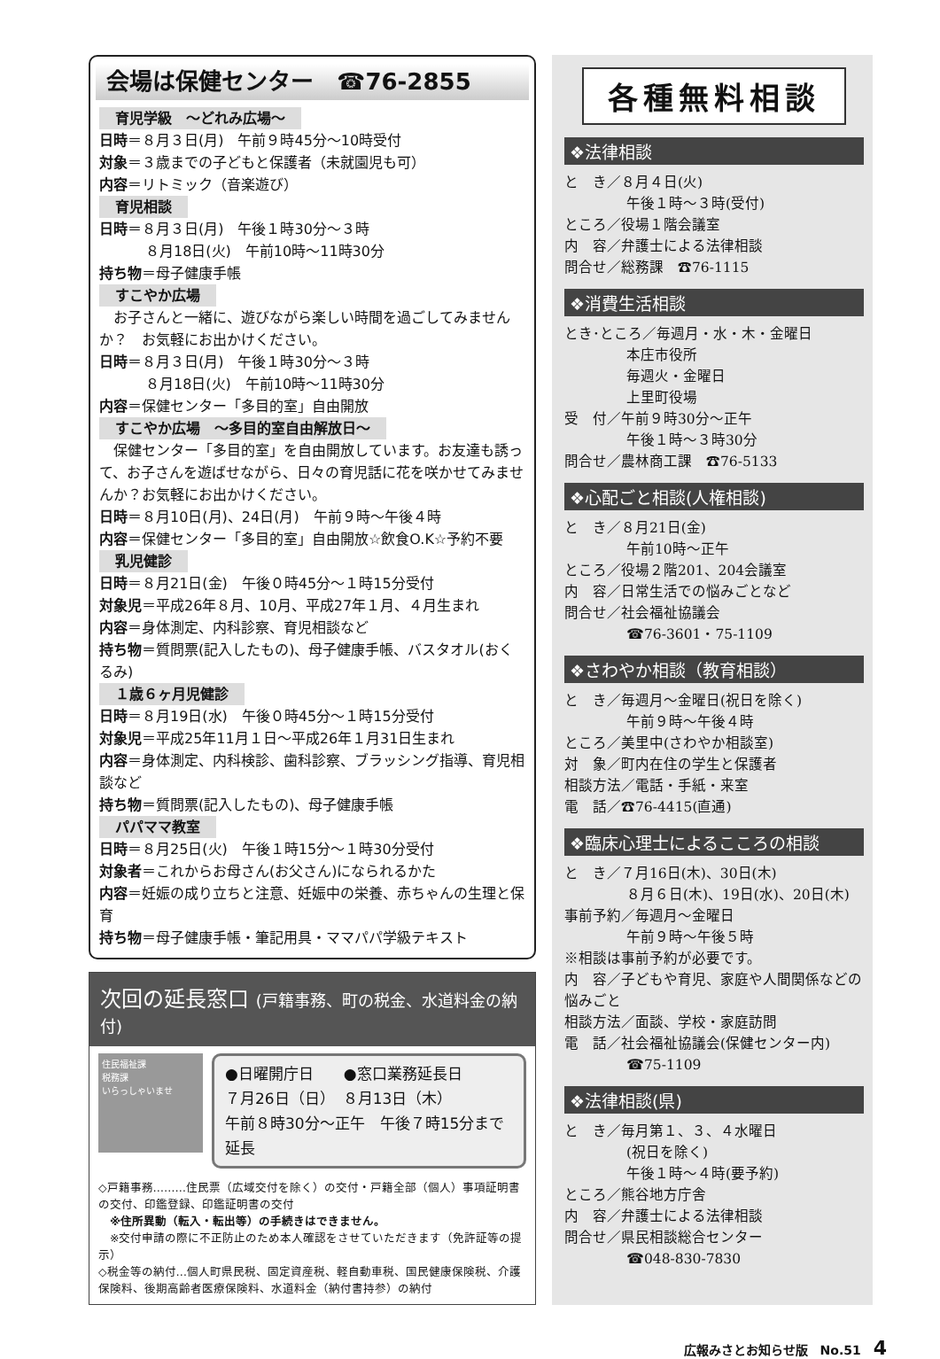会場は保健センター　☎76-2855
育児学級　～どれみ広場～
日時＝８月３日(月)　午前９時45分～10時受付
対象＝３歳までの子どもと保護者（未就園児も可）
内容＝リトミック（音楽遊び）
育児相談
日時＝８月３日(月)　午後１時30分～３時
８月18日(火)　午前10時～11時30分
持ち物＝母子健康手帳
すこやか広場
　お子さんと一緒に、遊びながら楽しい時間を過ごしてみませんか？　お気軽にお出かけください。
日時＝８月３日(月)　午後１時30分～３時
８月18日(火)　午前10時～11時30分
内容＝保健センター「多目的室」自由開放
すこやか広場　～多目的室自由解放日～
　保健センター「多目的室」を自由開放しています。お友達も誘って、お子さんを遊ばせながら、日々の育児話に花を咲かせてみませんか？お気軽にお出かけください。
日時＝８月10日(月)、24日(月)　午前９時～午後４時
内容＝保健センター「多目的室」自由開放☆飲食O.K☆予約不要
乳児健診
日時＝８月21日(金)　午後０時45分～１時15分受付
対象児＝平成26年８月、10月、平成27年１月、４月生まれ
内容＝身体測定、内科診察、育児相談など
持ち物＝質問票(記入したもの)、母子健康手帳、バスタオル(おくるみ)
１歳６ヶ月児健診
日時＝８月19日(水)　午後０時45分～１時15分受付
対象児＝平成25年11月１日～平成26年１月31日生まれ
内容＝身体測定、内科検診、歯科診察、ブラッシング指導、育児相談など
持ち物＝質問票(記入したもの)、母子健康手帳
パパママ教室
日時＝８月25日(火)　午後１時15分～１時30分受付
対象者＝これからお母さん(お父さん)になられるかた
内容＝妊娠の成り立ちと注意、妊娠中の栄養、赤ちゃんの生理と保育
持ち物＝母子健康手帳・筆記用具・ママパパ学級テキスト
次回の延長窓口 (戸籍事務、町の税金、水道料金の納付)
住民福祉課
税務課
いらっしゃいませ
●日曜開庁日　　●窓口業務延長日
７月26日（日）　８月13日（木）
午前８時30分～正午　午後７時15分まで延長
◇戸籍事務………住民票（広域交付を除く）の交付・戸籍全部（個人）事項証明書の交付、印鑑登録、印鑑証明書の交付
　※住所異動（転入・転出等）の手続きはできません。
　※交付申請の際に不正防止のため本人確認をさせていただきます（免許証等の提示）
◇税金等の納付…個人町県民税、固定資産税、軽自動車税、国民健康保険税、介護保険料、後期高齢者医療保険料、水道料金（納付書持参）の納付
各種無料相談
❖法律相談
と　き／８月４日(火)
午後１時～３時(受付)
ところ／役場１階会議室
内　容／弁護士による法律相談
問合せ／総務課　☎76-1115
❖消費生活相談
とき･ところ／毎週月・水・木・金曜日
本庄市役所
毎週火・金曜日
上里町役場
受　付／午前９時30分～正午
午後１時～３時30分
問合せ／農林商工課　☎76-5133
❖心配ごと相談(人権相談)
と　き／８月21日(金)
午前10時～正午
ところ／役場２階201、204会議室
内　容／日常生活での悩みごとなど
問合せ／社会福祉協議会
☎76-3601・75-1109
❖さわやか相談（教育相談）
と　き／毎週月～金曜日(祝日を除く)
午前９時～午後４時
ところ／美里中(さわやか相談室)
対　象／町内在住の学生と保護者
相談方法／電話・手紙・来室
電　話／☎76-4415(直通)
❖臨床心理士によるこころの相談
と　き／７月16日(木)、30日(木)
８月６日(木)、19日(水)、20日(木)
事前予約／毎週月～金曜日
午前９時～午後５時
※相談は事前予約が必要です。
内　容／子どもや育児、家庭や人間関係などの悩みごと
相談方法／面談、学校・家庭訪問
電　話／社会福祉協議会(保健センター内)
☎75-1109
❖法律相談(県)
と　き／毎月第１、３、４水曜日
(祝日を除く)
午後１時～４時(要予約)
ところ／熊谷地方庁舎
内　容／弁護士による法律相談
問合せ／県民相談総合センター
☎048-830-7830
広報みさとお知らせ版　No.51　4